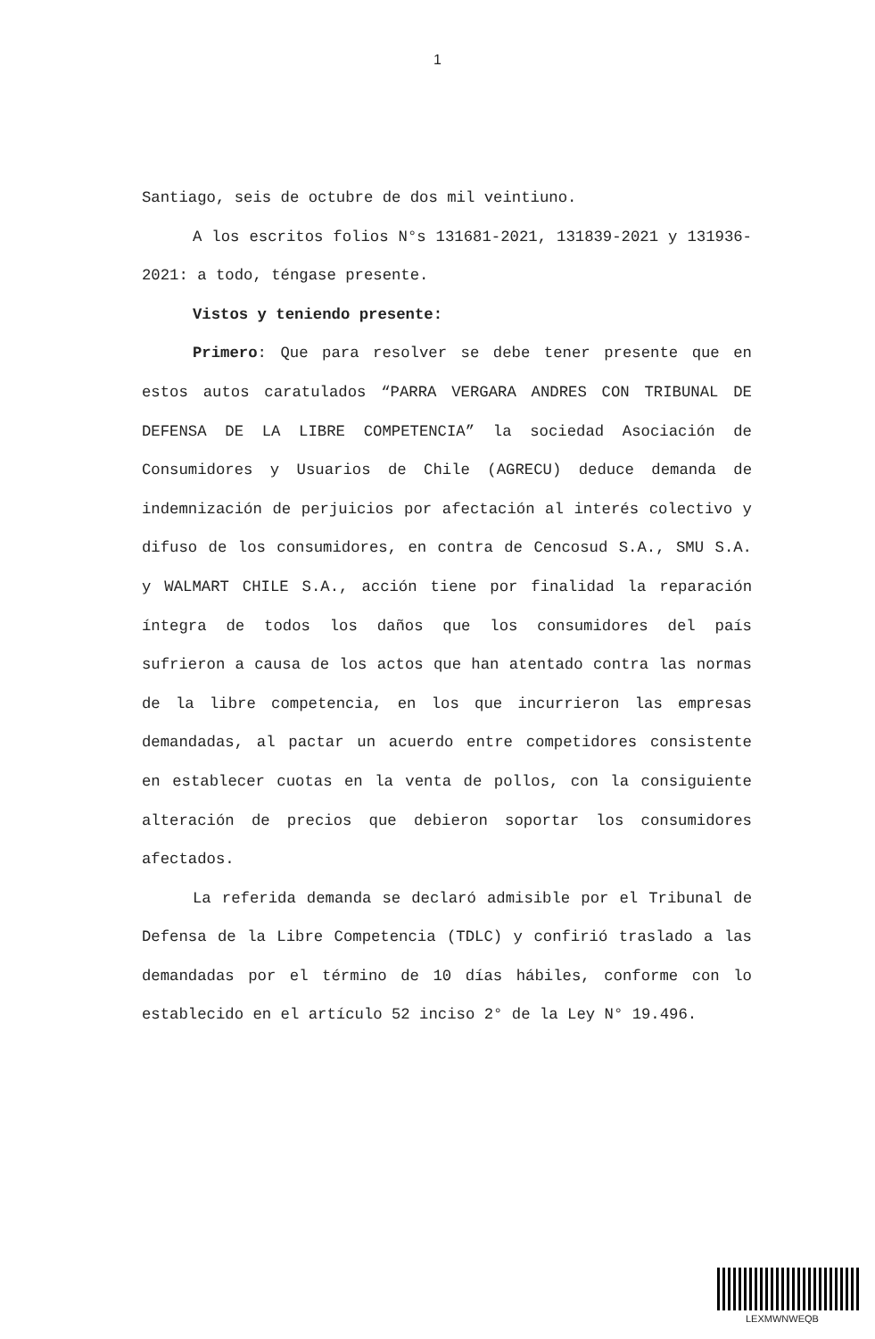1
Santiago, seis de octubre de dos mil veintiuno.
A los escritos folios N°s 131681-2021, 131839-2021 y 131936-2021: a todo, téngase presente.
Vistos y teniendo presente:
Primero: Que para resolver se debe tener presente que en estos autos caratulados “PARRA VERGARA ANDRES CON TRIBUNAL DE DEFENSA DE LA LIBRE COMPETENCIA” la sociedad Asociación de Consumidores y Usuarios de Chile (AGRECU) deduce demanda de indemnización de perjuicios por afectación al interés colectivo y difuso de los consumidores, en contra de Cencosud S.A., SMU S.A. y WALMART CHILE S.A., acción tiene por finalidad la reparación íntegra de todos los daños que los consumidores del país sufrieron a causa de los actos que han atentado contra las normas de la libre competencia, en los que incurrieron las empresas demandadas, al pactar un acuerdo entre competidores consistente en establecer cuotas en la venta de pollos, con la consiguiente alteración de precios que debieron soportar los consumidores afectados.
La referida demanda se declaró admisible por el Tribunal de Defensa de la Libre Competencia (TDLC) y confirió traslado a las demandadas por el término de 10 días hábiles, conforme con lo establecido en el artículo 52 inciso 2° de la Ley N° 19.496.
LEXMWNWEQB